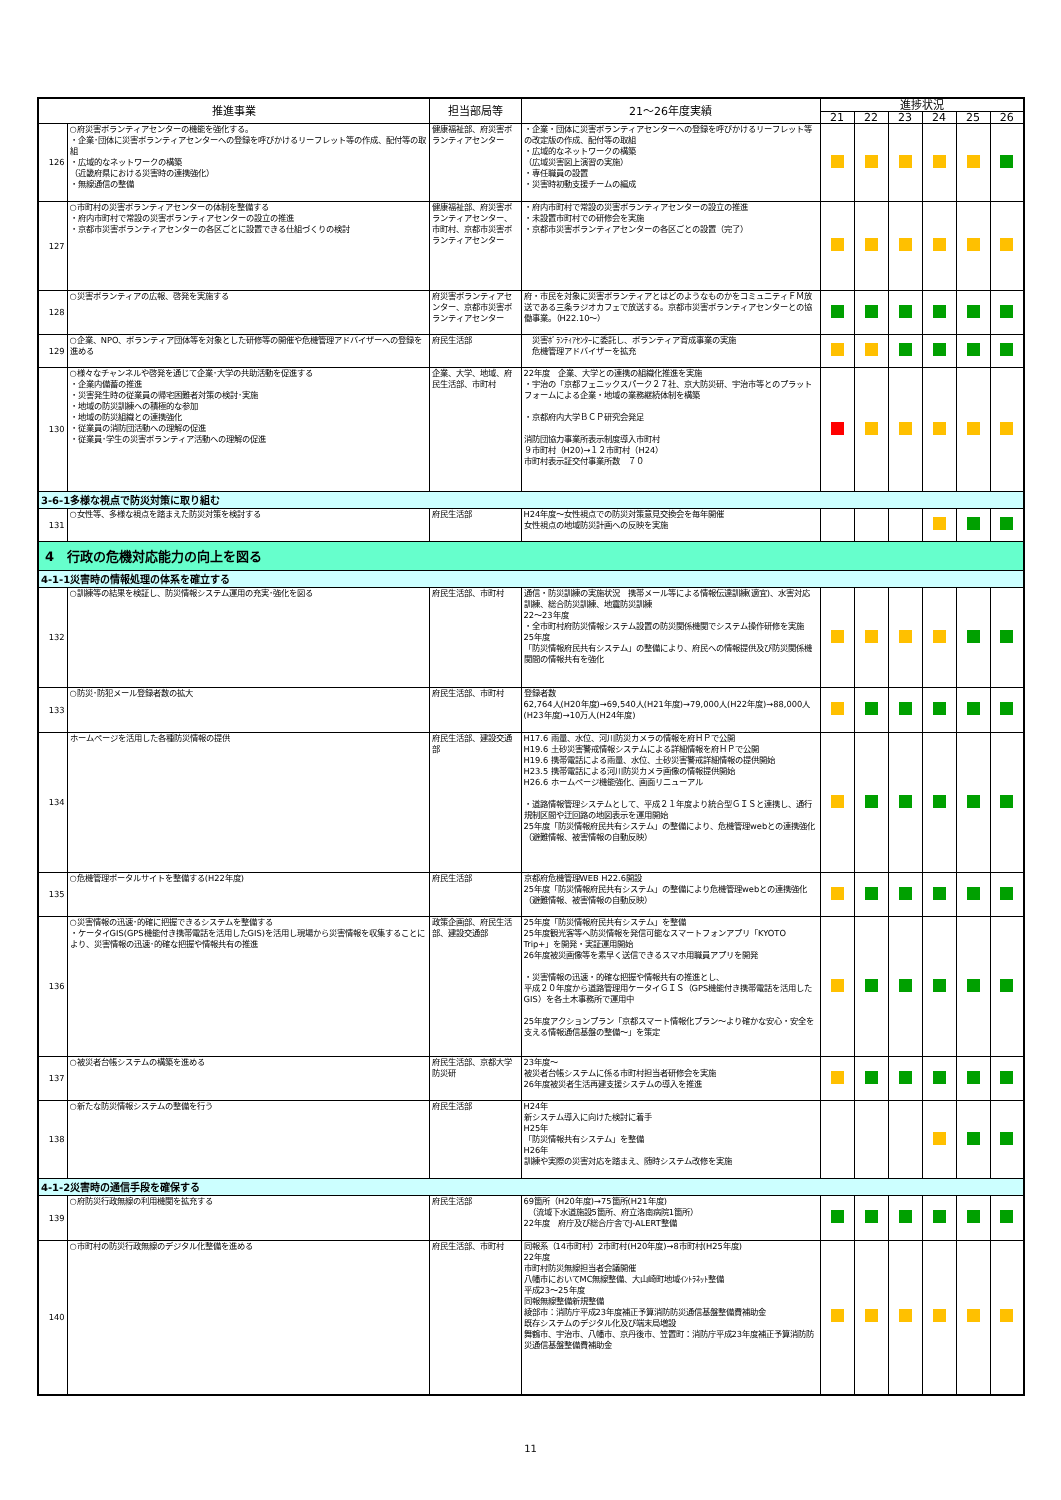| 推進事業 | | 担当部局等 | 21～26年度実績 | 進捗状況 | | | | | |
| --- | --- | --- | --- | --- | --- | --- | --- | --- | --- |
| | | | | 21 | 22 | 23 | 24 | 25 | 26 |
| 126 | ○府災害ボランティアセンターの機能を強化する。 ・企業･団体に災害ボランティアセンターへの登録を呼びかけるリーフレット等の作成、配付等の取組 ・広域的なネットワークの構築 （近畿府県における災害時の連携強化） ・無線通信の整備 | 健康福祉部、府災害ボランティアセンター | ・企業・団体に災害ボランティアセンターへの登録を呼びかけるリーフレット等の改定版の作成、配付等の取組 ・広域的なネットワークの構築 （広域災害図上演習の実施） ・専任職員の設置 ・災害時初動支援チームの編成 | | | | | | |
| 127 | ○市町村の災害ボランティアセンターの体制を整備する ・府内市町村で常設の災害ボランティアセンターの設立の推進 ・京都市災害ボランティアセンターの各区ごとに設置できる仕組づくりの検討 | 健康福祉部、府災害ボランティアセンター、市町村、京都市災害ボランティアセンター | ・府内市町村で常設の災害ボランティアセンターの設立の推進 ・未設置市町村での研修会を実施 ・京都市災害ボランティアセンターの各区ごとの設置（完了） | | | | | | |
| 128 | ○災害ボランティアの広報、啓発を実施する | 府災害ボランティアセンター、京都市災害ボランティアセンター | 府・市民を対象に災害ボランティアとはどのようなものかをコミュニティＦＭ放送である三条ラジオカフェで放送する。京都市災害ボランティアセンターとの協働事業。（H22.10～） | | | | | | |
| 129 | ○企業、NPO、ボランティア団体等を対象とした研修等の開催や危機管理アドバイザーへの登録を進める | 府民生活部 | 災害ﾎﾞﾗﾝﾃｨｱｾﾝﾀｰに委託し、ボランティア育成事業の実施 危機管理アドバイザーを拡充 | | | | | | |
| 130 | ○様々なチャンネルや啓発を通じて企業･大学の共助活動を促進する ・企業内備蓄の推進 ・災害発生時の従業員の帰宅困難者対策の検討･実施 ・地域の防災訓練への積極的な参加 ・地域の防災組織との連携強化 ・従業員の消防団活動への理解の促進 ・従業員･学生の災害ボランティア活動への理解の促進 | 企業、大学、地域、府民生活部、市町村 | 22年度 企業、大学との連携の組織化推進を実施 ・宇治の「京都フェニックスパーク２７社、京大防災研、宇治市等とのプラットフォームによる企業・地域の業務継続体制を構築 ・京都府内大学ＢＣＰ研究会発足 消防団協力事業所表示制度導入市町村 ９市町村（H20)→１２市町村（H24） 市町村表示証交付事業所数 ７０ | | | | | | |
| 3-6-1多様な視点で防災対策に取り組む | | | | | | | | | |
| 131 | ○女性等、多様な視点を踏まえた防災対策を検討する | 府民生活部 | H24年度～女性視点での防災対策意見交換会を毎年開催 女性視点の地域防災計画への反映を実施 | | | | | | |
| 4 行政の危機対応能力の向上を図る | | | | | | | | | |
| 4-1-1災害時の情報処理の体系を確立する | | | | | | | | | |
| 132 | ○訓練等の結果を検証し、防災情報システム運用の充実･強化を図る | 府民生活部、市町村 | 通信・防災訓練の実施状況 携帯メール等による情報伝達訓練(適宜)、水害対応訓練、総合防災訓練、地震防災訓練 22～23年度 ・全市町村府防災情報システム設置の防災関係機関でシステム操作研修を実施 25年度 「防災情報府民共有システム」の整備により、府民への情報提供及び防災関係機関間の情報共有を強化 | | | | | | |
| 133 | ○防災･防犯メール登録者数の拡大 | 府民生活部、市町村 | 登録者数 62,764人(H20年度)→69,540人(H21年度)→79,000人(H22年度)→88,000人(H23年度)→10万人(H24年度) | | | | | | |
| 134 | ホームページを活用した各種防災情報の提供 | 府民生活部、建設交通部 | H17.6 雨量、水位、河川防災カメラの情報を府ＨＰで公開 H19.6 土砂災害警戒情報システムによる詳細情報を府ＨＰで公開 H19.6 携帯電話による雨量、水位、土砂災害警戒詳細情報の提供開始 H23.5 携帯電話による河川防災カメラ画像の情報提供開始 H26.6 ホームページ機能強化、画面リニューアル ・道路情報管理システムとして、平成２１年度より統合型ＧＩＳと連携し、通行規制区間や迂回路の地図表示を運用開始 25年度「防災情報府民共有システム」の整備により、危機管理webとの連携強化（避難情報、被害情報の自動反映） | | | | | | |
| 135 | ○危機管理ポータルサイトを整備する(H22年度) | 府民生活部 | 京都府危機管理WEB H22.6開設 25年度「防災情報府民共有システム」の整備により危機管理webとの連携強化（避難情報、被害情報の自動反映） | | | | | | |
| 136 | ○災害情報の迅速･的確に把握できるシステムを整備する ・ケータイGIS(GPS機能付き携帯電話を活用したGIS)を活用し現場から災害情報を収集することにより、災害情報の迅速･的確な把握や情報共有の推進 | 政策企画部、府民生活部、建設交通部 | 25年度「防災情報府民共有システム」を整備 25年度観光客等へ防災情報を発信可能なスマートフォンアプリ「KYOTO Trip+」を開発・実証運用開始 26年度被災画像等を素早く送信できるスマホ用職員アプリを開発 ・災害情報の迅速・的確な把握や情報共有の推進とし、 平成２０年度から道路管理用ケータイＧＩＳ（GPS機能付き携帯電話を活用したGIS）を各土木事務所で運用中 25年度アクションプラン「京都スマート情報化プラン～より確かな安心・安全を支える情報通信基盤の整備～」を策定 | | | | | | |
| 137 | ○被災者台帳システムの構築を進める | 府民生活部、京都大学防災研 | 23年度～ 被災者台帳システムに係る市町村担当者研修会を実施 26年度被災者生活再建支援システムの導入を推進 | | | | | | |
| 138 | ○新たな防災情報システムの整備を行う | 府民生活部 | H24年 新システム導入に向けた検討に着手 H25年 「防災情報共有システム」を整備 H26年 訓練や実際の災害対応を踏まえ、随時システム改修を実施 | | | | | | |
| 4-1-2災害時の通信手段を確保する | | | | | | | | | |
| 139 | ○府防災行政無線の利用機関を拡充する | 府民生活部 | 69箇所（H20年度)→75箇所(H21年度) （流域下水道施設5箇所、府立洛南病院1箇所） 22年度 府庁及び総合庁舎でJ-ALERT整備 | | | | | | |
| 140 | ○市町村の防災行政無線のデジタル化整備を進める | 府民生活部、市町村 | 同報系（14市町村）2市町村(H20年度)→8市町村(H25年度) 22年度 市町村防災無線担当者会議開催 八幡市においてMC無線整備、大山崎町地域ｲﾝﾄﾗﾈｯﾄ整備 平成23～25年度 同報無線整備新規整備 綾部市：消防庁平成23年度補正予算消防防災通信基盤整備費補助金 既存システムのデジタル化及び端末局増設 舞鶴市、宇治市、八幡市、京丹後市、笠置町：消防庁平成23年度補正予算消防防災通信基盤整備費補助金 | | | | | | |
11